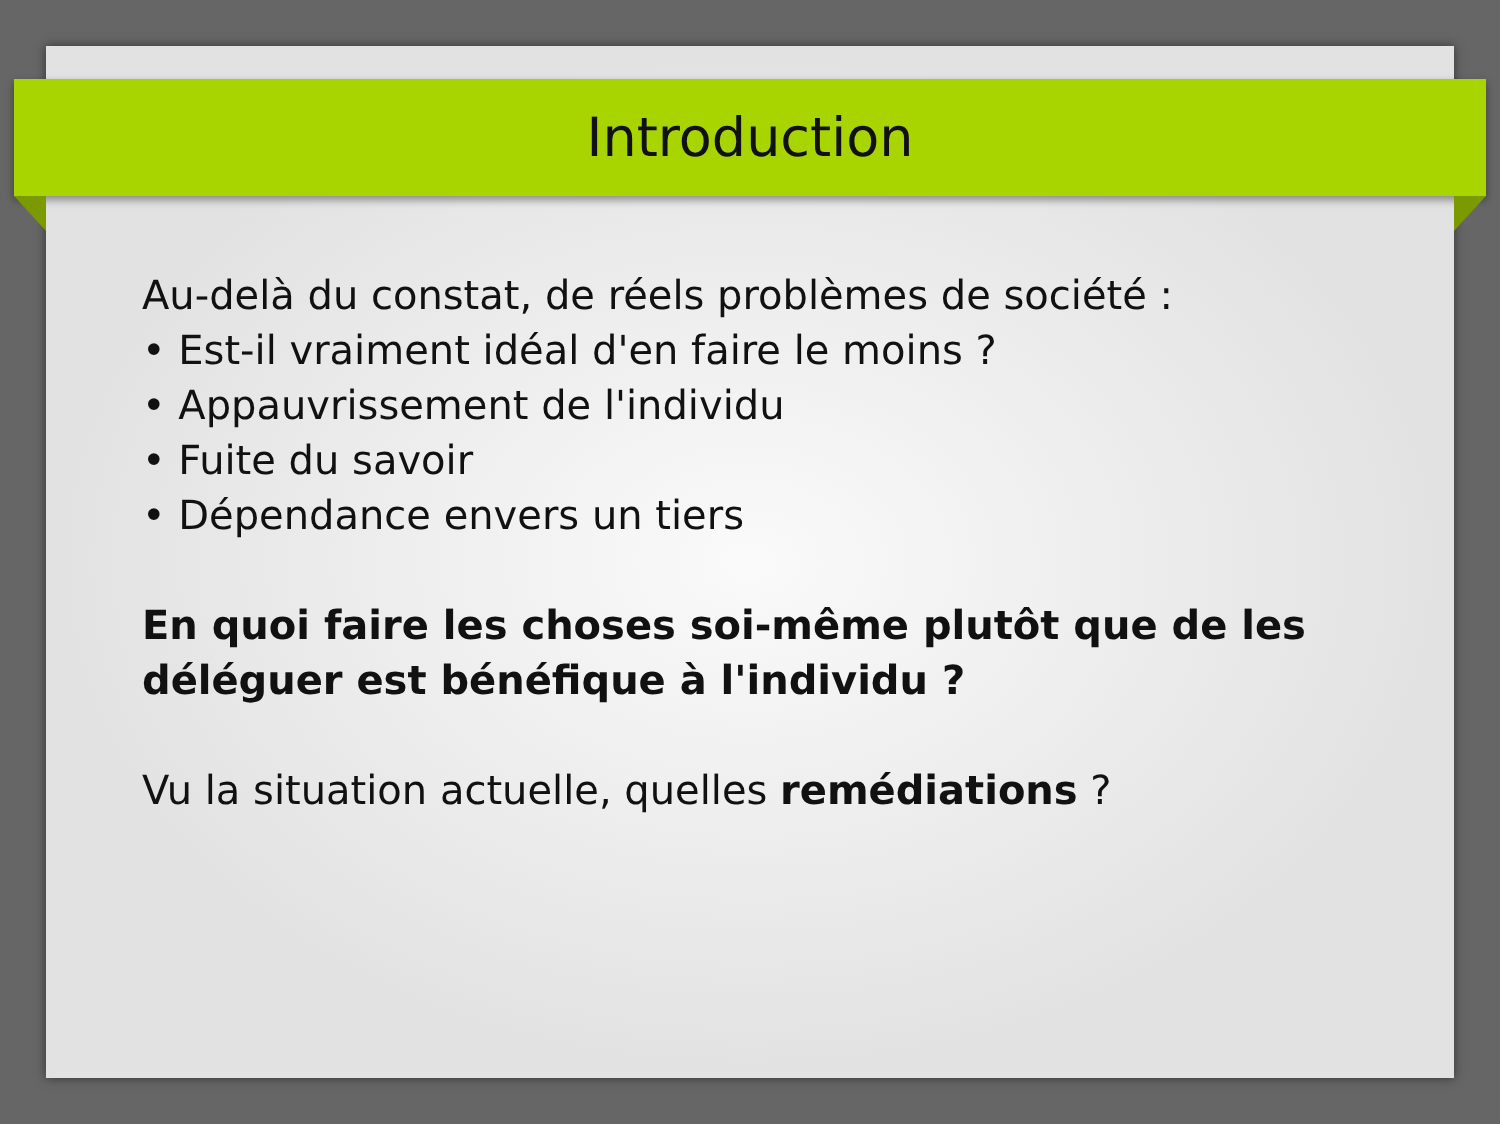Introduction
Au-delà du constat, de réels problèmes de société :
• Est-il vraiment idéal d'en faire le moins ?
• Appauvrissement de l'individu
• Fuite du savoir
• Dépendance envers un tiers
En quoi faire les choses soi-même plutôt que de les déléguer est bénéfique à l'individu ?
Vu la situation actuelle, quelles remédiations ?